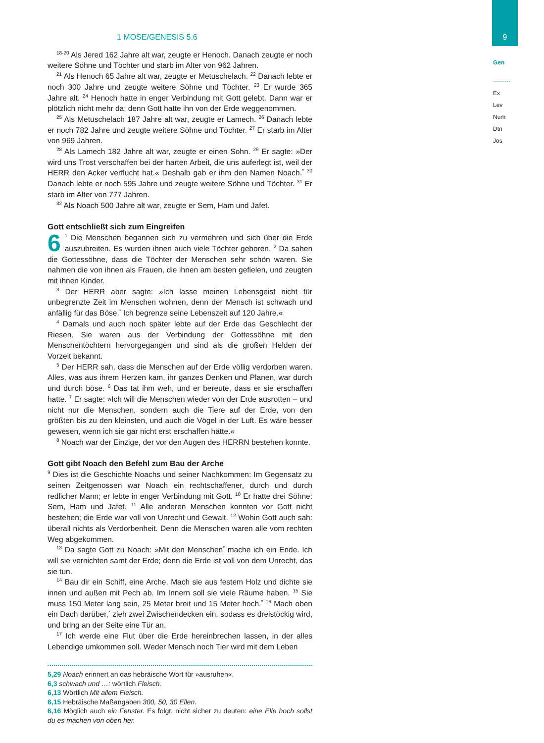9
Gen
·········
Ex
Lev
Num
Dtn
Jos
1 MOSE/GENESIS 5.6
<sup>18-20</sup> Als Jered 162 Jahre alt war, zeugte er Henoch. Danach zeugte er noch weitere Söhne und Töchter und starb im Alter von 962 Jahren.
<sup>21</sup> Als Henoch 65 Jahre alt war, zeugte er Metuschelach. <sup>22</sup> Danach lebte er noch 300 Jahre und zeugte weitere Söhne und Töchter. <sup>23</sup> Er wurde 365 Jahre alt. <sup>24</sup> Henoch hatte in enger Verbindung mit Gott gelebt. Dann war er plötzlich nicht mehr da; denn Gott hatte ihn von der Erde weggenommen.
<sup>25</sup> Als Metuschelach 187 Jahre alt war, zeugte er Lamech. <sup>26</sup> Danach lebte er noch 782 Jahre und zeugte weitere Söhne und Töchter. <sup>27</sup> Er starb im Alter von 969 Jahren.
<sup>28</sup> Als Lamech 182 Jahre alt war, zeugte er einen Sohn. <sup>29</sup> Er sagte: »Der wird uns Trost verschaffen bei der harten Arbeit, die uns auferlegt ist, weil der HERR den Acker verflucht hat.« Deshalb gab er ihm den Namen Noach.<sup>*</sup> <sup>30</sup> Danach lebte er noch 595 Jahre und zeugte weitere Söhne und Töchter. <sup>31</sup> Er starb im Alter von 777 Jahren.
<sup>32</sup> Als Noach 500 Jahre alt war, zeugte er Sem, Ham und Jafet.
Gott entschließt sich zum Eingreifen
6<sup>1</sup> Die Menschen begannen sich zu vermehren und sich über die Erde auszubreiten. Es wurden ihnen auch viele Töchter geboren. <sup>2</sup> Da sahen die Gottessöhne, dass die Töchter der Menschen sehr schön waren. Sie nahmen die von ihnen als Frauen, die ihnen am besten gefielen, und zeugten mit ihnen Kinder.
<sup>3</sup> Der HERR aber sagte: »Ich lasse meinen Lebensgeist nicht für unbegrenzte Zeit im Menschen wohnen, denn der Mensch ist schwach und anfällig für das Böse.<sup>*</sup> Ich begrenze seine Lebenszeit auf 120 Jahre.«
<sup>4</sup> Damals und auch noch später lebte auf der Erde das Geschlecht der Riesen. Sie waren aus der Verbindung der Gottessöhne mit den Menschentöchtern hervorgegangen und sind als die großen Helden der Vorzeit bekannt.
<sup>5</sup> Der HERR sah, dass die Menschen auf der Erde völlig verdorben waren. Alles, was aus ihrem Herzen kam, ihr ganzes Denken und Planen, war durch und durch böse. <sup>6</sup> Das tat ihm weh, und er bereute, dass er sie erschaffen hatte. <sup>7</sup> Er sagte: »Ich will die Menschen wieder von der Erde ausrotten – und nicht nur die Menschen, sondern auch die Tiere auf der Erde, von den größten bis zu den kleinsten, und auch die Vögel in der Luft. Es wäre besser gewesen, wenn ich sie gar nicht erst erschaffen hätte.«
<sup>8</sup> Noach war der Einzige, der vor den Augen des HERRN bestehen konnte.
Gott gibt Noach den Befehl zum Bau der Arche
<sup>9</sup> Dies ist die Geschichte Noachs und seiner Nachkommen: Im Gegensatz zu seinen Zeitgenossen war Noach ein rechtschaffener, durch und durch redlicher Mann; er lebte in enger Verbindung mit Gott. <sup>10</sup> Er hatte drei Söhne: Sem, Ham und Jafet. <sup>11</sup> Alle anderen Menschen konnten vor Gott nicht bestehen; die Erde war voll von Unrecht und Gewalt. <sup>12</sup> Wohin Gott auch sah: überall nichts als Verdorbenheit. Denn die Menschen waren alle vom rechten Weg abgekommen.
<sup>13</sup> Da sagte Gott zu Noach: »Mit den Menschen<sup>*</sup> mache ich ein Ende. Ich will sie vernichten samt der Erde; denn die Erde ist voll von dem Unrecht, das sie tun.
<sup>14</sup> Bau dir ein Schiff, eine Arche. Mach sie aus festem Holz und dichte sie innen und außen mit Pech ab. Im Innern soll sie viele Räume haben. <sup>15</sup> Sie muss 150 Meter lang sein, 25 Meter breit und 15 Meter hoch.<sup>*</sup> <sup>16</sup> Mach oben ein Dach darüber,<sup>*</sup> zieh zwei Zwischendecken ein, sodass es dreistöckig wird, und bring an der Seite eine Tür an.
<sup>17</sup> Ich werde eine Flut über die Erde hereinbrechen lassen, in der alles Lebendige umkommen soll. Weder Mensch noch Tier wird mit dem Leben
5,29 Noach erinnert an das hebräische Wort für »ausruhen«.
6,3 schwach und …: wörtlich Fleisch.
6,13 Wörtlich Mit allem Fleisch.
6,15 Hebräische Maßangaben 300, 50, 30 Ellen.
6,16 Möglich auch ein Fenster. Es folgt, nicht sicher zu deuten: eine Elle hoch sollst du es machen von oben her.